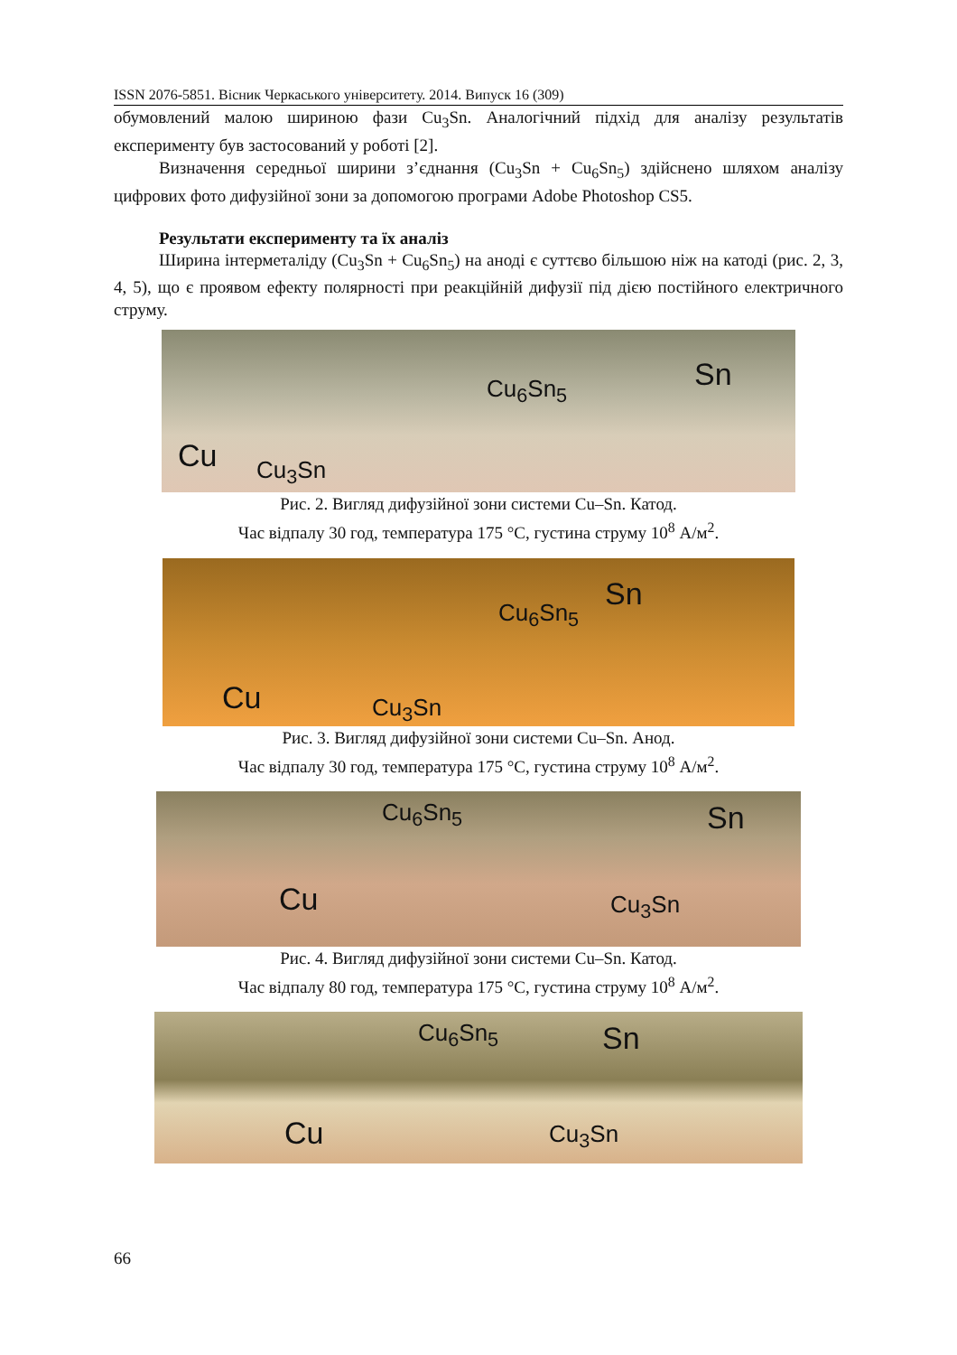ISSN 2076-5851. Вісник Черкаського університету. 2014. Випуск 16 (309)
обумовлений малою шириною фази Cu<sub>3</sub>Sn. Аналогічний підхід для аналізу результатів експерименту був застосований у роботі [2].
Визначення середньої ширини з’єднання (Cu<sub>3</sub>Sn + Cu<sub>6</sub>Sn<sub>5</sub>) здійснено шляхом аналізу цифрових фото дифузійної зони за допомогою програми Adobe Photoshop CS5.
Результати експерименту та їх аналіз
Ширина інтерметаліду (Cu<sub>3</sub>Sn + Cu<sub>6</sub>Sn<sub>5</sub>) на аноді є суттєво більшою ніж на катоді (рис. 2, 3, 4, 5), що є проявом ефекту полярності при реакційній дифузії під дією постійного електричного струму.
Cu Cu<sub>3</sub>Sn
Cu<sub>6</sub>Sn<sub>5</sub> Sn
Рис. 2. Вигляд дифузійної зони системи Cu–Sn. Катод.
Час відпалу 30 год, температура 175 °С, густина струму 10<sup>8</sup> А/м<sup>2</sup>.
Cu Cu<sub>3</sub>Sn
Cu<sub>6</sub>Sn<sub>5</sub> Sn
Рис. 3. Вигляд дифузійної зони системи Cu–Sn. Анод.
Час відпалу 30 год, температура 175 °С, густина струму 10<sup>8</sup> А/м<sup>2</sup>.
Cu Cu<sub>3</sub>Sn
Cu<sub>6</sub>Sn<sub>5</sub> Sn
Рис. 4. Вигляд дифузійної зони системи Cu–Sn. Катод.
Час відпалу 80 год, температура 175 °С, густина струму 10<sup>8</sup> А/м<sup>2</sup>.
Cu Cu<sub>3</sub>Sn
Cu<sub>6</sub>Sn<sub>5</sub> Sn
66